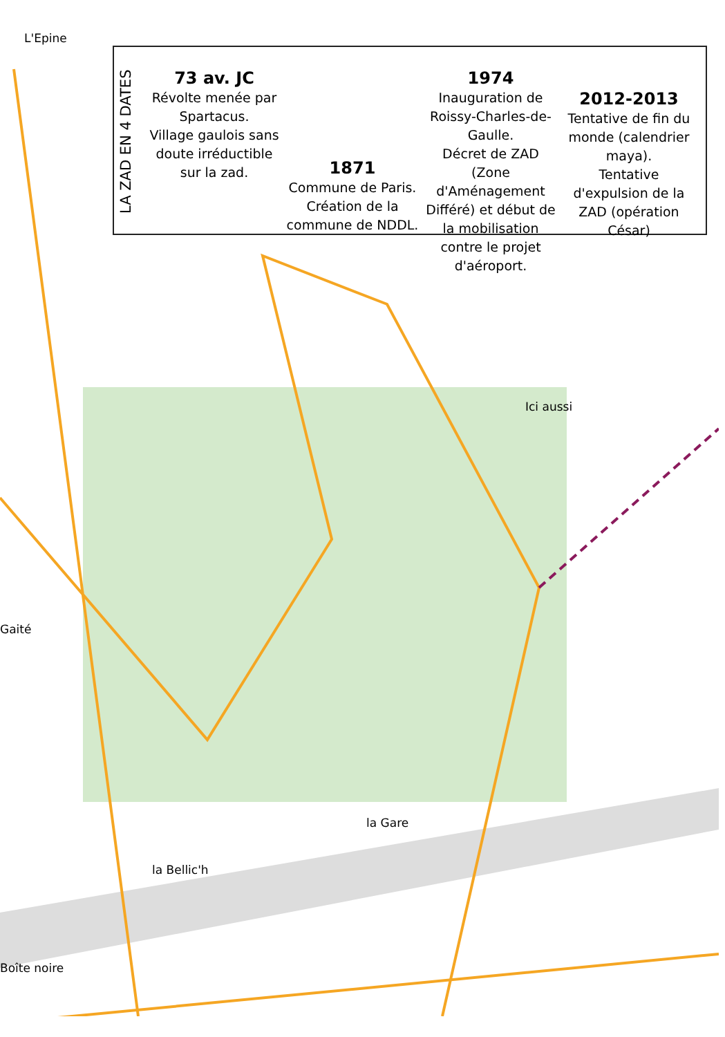L'Epine
LA ZAD EN 4 DATES
73 av. JC
Révolte menée par Spartacus.
Village gaulois sans doute irréductible sur la zad.
1871
Commune de Paris.
Création de la commune de NDDL.
1974
Inauguration de Roissy-Charles-de-Gaulle.
Décret de ZAD (Zone d'Aménagement Différé) et début de la mobilisation contre le projet d'aéroport.
2012-2013
Tentative de fin du monde (calendrier maya).
Tentative d'expulsion de la ZAD (opération César)
Ici aussi
Gaité
la Gare
la Bellic'h
Boîte noire